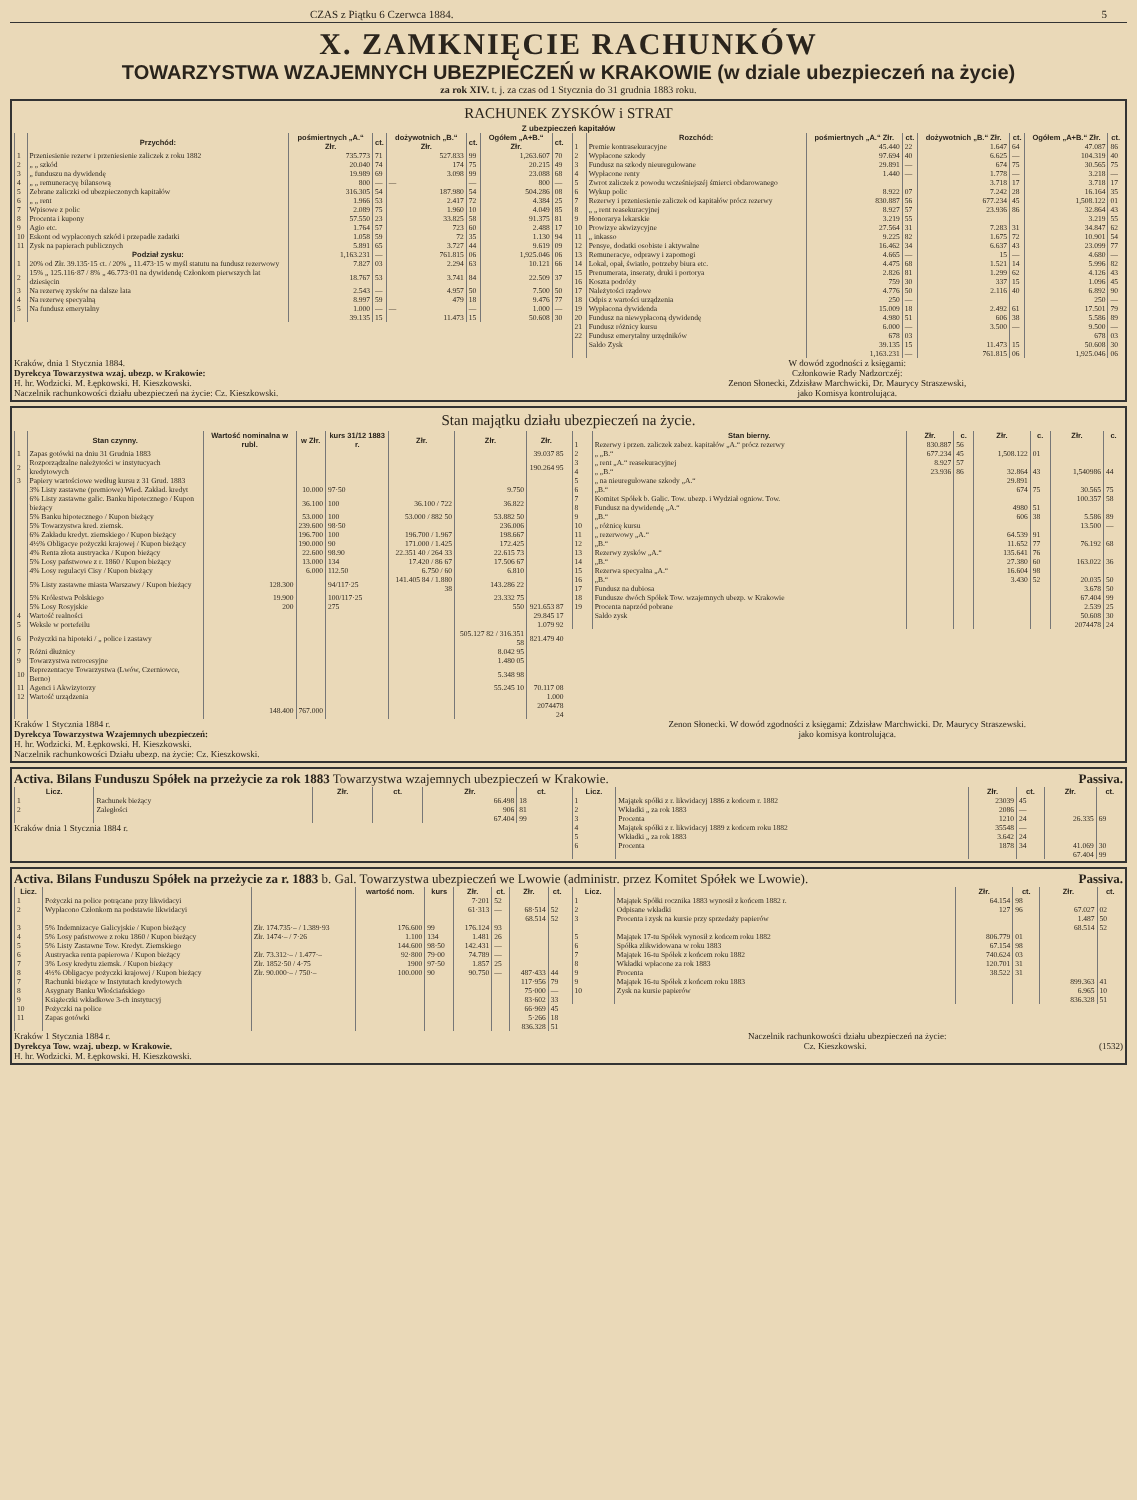CZAS z Piątku 6 Czerwca 1884. 5
X. ZAMKNIĘCIE RACHUNKÓW
TOWARZYSTWA WZAJEMNYCH UBEZPIECZEŃ w KRAKOWIE (w dziale ubezpieczeń na życie)
za rok XIV. t. j. za czas od 1 Stycznia do 31 grudnia 1883 roku.
RACHUNEK ZYSKÓW i STRAT
Z ubezpieczeń kapitałów
| | Przychód: | pośmiertnych „A.“ Złr. | ct. | dożywotnich „B.“ Złr. | ct. | Ogółem „A+B.“ Złr. | ct. |
| --- | --- | --- | --- | --- | --- | --- | --- |
| 1 | Przeniesienie rezerw i przeniesienie zaliczek z roku 1882 | 735.773 | 71 | 527.833 | 99 | 1,263.607 | 70 |
| 2 | „ „ szkód | 20.040 | 74 | 174 | 75 | 20.215 | 49 |
| 3 | „ funduszu na dywidendę | 19.989 | 69 | 3.098 | 99 | 23.088 | 68 |
| 4 | „ „ remuneracyę bilansową | 800 | — | — | — | 800 | — |
| 5 | Zebrane zaliczki od ubezpieczonych kapitałów | 316.305 | 54 | 187.980 | 54 | 504.286 | 08 |
| 6 | „ „ rent | 1.966 | 53 | 2.417 | 72 | 4.384 | 25 |
| 7 | Wpisowe z polic | 2.089 | 75 | 1.960 | 10 | 4.049 | 85 |
| 8 | Procenta i kupony | 57.550 | 23 | 33.825 | 58 | 91.375 | 81 |
| 9 | Agio etc. | 1.764 | 57 | 723 | 60 | 2.488 | 17 |
| 10 | Eskont od wypłaconych szkód i przepadłe zadatki | 1.058 | 59 | 72 | 35 | 1.130 | 94 |
| 11 | Zysk na papierach publicznych | 5.891 | 65 | 3.727 | 44 | 9.619 | 09 |
| | Podział zysku: | 1,163.231 | — | 761.815 | 06 | 1,925.046 | 06 |
| 1 | 20% od Złr. 39.135·15 ct. / 20% „ 11.473·15 w myśl statutu na fundusz rezerwowy | 7.827 | 03 | 2.294 | 63 | 10.121 | 66 |
| 2 | 15% „ 125.116·87 / 8% „ 46.773·01 na dywidendę Członkom pierwszych lat dziesięcin | 18.767 | 53 | 3.741 | 84 | 22.509 | 37 |
| 3 | Na rezerwę zysków na dalsze lata | 2.543 | — | 4.957 | 50 | 7.500 | 50 |
| 4 | Na rezerwę specyalną | 8.997 | 59 | 479 | 18 | 9.476 | 77 |
| 5 | Na fundusz emerytalny | 1.000 | — | — | — | 1.000 | — |
| | | 39.135 | 15 | 11.473 | 15 | 50.608 | 30 |
| | Rozchód: | pośmiertnych „A.“ Złr. | ct. | dożywotnich „B.“ Złr. | ct. | Ogółem „A+B.“ Złr. | ct. |
| --- | --- | --- | --- | --- | --- | --- | --- |
| 1 | Premie kontrasekuracyjne | 45.440 | 22 | 1.647 | 64 | 47.087 | 86 |
| 2 | Wypłacone szkody | 97.694 | 40 | 6.625 | — | 104.319 | 40 |
| 3 | Fundusz na szkody nieuregulowane | 29.891 | — | 674 | 75 | 30.565 | 75 |
| 4 | Wypłacone renty | 1.440 | — | 1.778 | — | 3.218 | — |
| 5 | Zwrot zaliczek z powodu wcześniejszéj śmierci obdarowanego | | | 3.718 | 17 | 3.718 | 17 |
| 6 | Wykup polic | 8.922 | 07 | 7.242 | 28 | 16.164 | 35 |
| 7 | Rezerwy i przeniesienie zaliczek od kapitałów prócz rezerwy | 830.887 | 56 | 677.234 | 45 | 1,508.122 | 01 |
| 8 | „ „ rent reasekuracyjnej | 8.927 | 57 | 23.936 | 86 | 32.864 | 43 |
| 9 | Honorarya lekarskie | 3.219 | 55 | | | 3.219 | 55 |
| 10 | Prowizye akwizycyjne | 27.564 | 31 | 7.283 | 31 | 34.847 | 62 |
| 11 | „ inkasso | 9.225 | 82 | 1.675 | 72 | 10.901 | 54 |
| 12 | Pensye, dodatki osobiste i aktywalne | 16.462 | 34 | 6.637 | 43 | 23.099 | 77 |
| 13 | Remuneracye, odprawy i zapomogi | 4.665 | — | 15 | — | 4.680 | — |
| 14 | Lokal, opał, światło, potrzeby biura etc. | 4.475 | 68 | 1.521 | 14 | 5.996 | 82 |
| 15 | Prenumerata, inseraty, druki i portorya | 2.826 | 81 | 1.299 | 62 | 4.126 | 43 |
| 16 | Koszta podróży | 759 | 30 | 337 | 15 | 1.096 | 45 |
| 17 | Należytości rządowe | 4.776 | 50 | 2.116 | 40 | 6.892 | 90 |
| 18 | Odpis z wartości urządzenia | 250 | — | | | 250 | — |
| 19 | Wypłacona dywidenda | 15.009 | 18 | 2.492 | 61 | 17.501 | 79 |
| 20 | Fundusz na niewypłaconą dywidendę | 4.980 | 51 | 606 | 38 | 5.586 | 89 |
| 21 | Fundusz różnicy kursu | 6.000 | — | 3.500 | — | 9.500 | — |
| 22 | Fundusz emerytalny urzędników | 678 | 03 | | | 678 | 03 |
| | Saldo Zysk | 39.135 | 15 | 11.473 | 15 | 50.608 | 30 |
| | | 1,163.231 | — | 761.815 | 06 | 1,925.046 | 06 |
Kraków, dnia 1 Stycznia 1884.
Dyrekcya Towarzystwa wzaj. ubezp. w Krakowie:
H. hr. Wodzicki. M. Łępkowski. H. Kieszkowski.
Naczelnik rachunkowości działu ubezpieczeń na życie: Cz. Kieszkowski.
W dowód zgodności z księgami:
Członkowie Rady Nadzorczéj:
Zenon Słonecki, Zdzisław Marchwicki, Dr. Maurycy Straszewski,
jako Komisya kontrolująca.
Stan majątku działu ubezpieczeń na życie.
| | Stan czynny. | Wartość nominalna w rubl. | w Złr. | kurs 31/12 1883 r. | Złr. | Złr. | Złr. |
| --- | --- | --- | --- | --- | --- | --- | --- |
| 1 | Zapas gotówki na dniu 31 Grudnia 1883 | | | | | | 39.037 85 |
| 2 | Rozporządzalne należytości w instytucyach kredytowych | | | | | | 190.264 95 |
| 3 | Papiery wartościowe według kursu z 31 Grud. 1883 | | | | | | |
| | 3% Listy zastawne (premiowe) Wied. Zakład. kredyt | | 10.000 | 97·50 | | 9.750 | |
| | 6% Listy zastawne galic. Banku hipotecznego / Kupon bieżący | | 36.100 | 100 | 36.100 / 722 | 36.822 | |
| | 5% Banku hipotecznego / Kupon bieżący | | 53.000 | 100 | 53.000 / 882 50 | 53.882 50 | |
| | 5% Towarzystwa kred. ziemsk. | | 239.600 | 98·50 | | 236.006 | |
| | 6% Zakładu kredyt. ziemskiego / Kupon bieżący | | 196.700 | 100 | 196.700 / 1.967 | 198.667 | |
| | 4½% Obligacye pożyczki krajowej / Kupon bieżący | | 190.000 | 90 | 171.000 / 1.425 | 172.425 | |
| | 4% Renta złota austryacka / Kupon bieżący | | 22.600 | 98.90 | 22.351 40 / 264 33 | 22.615 73 | |
| | 5% Losy państwowe z r. 1860 / Kupon bieżący | | 13.000 | 134 | 17.420 / 86 67 | 17.506 67 | |
| | 4% Losy regulacyi Cisy / Kupon bieżący | | 6.000 | 112.50 | 6.750 / 60 | 6.810 | |
| | 5% Listy zastawne miasta Warszawy / Kupon bieżący | 128.300 | | 94/117·25 | 141.405 84 / 1.880 38 | 143.286 22 | |
| | 5% Królestwa Polskiego | 19.900 | | 100/117·25 | | 23.332 75 | |
| | 5% Losy Rosyjskie | 200 | | 275 | | 550 | 921.653 87 |
| 4 | Wartość realności | | | | | | 29.845 17 |
| 5 | Weksle w portefeilu | | | | | | 1.079 92 |
| 6 | Pożyczki na hipoteki / „ police i zastawy | | | | | 505.127 82 / 316.351 58 | 821.479 40 |
| 7 | Różni dłużnicy | | | | | 8.042 95 | |
| 9 | Towarzystwa retrocesyjne | | | | | 1.480 05 | |
| 10 | Reprezentacye Towarzystwa (Lwów, Czerniowce, Berno) | | | | | 5.348 98 | |
| 11 | Agenci i Akwizytorzy | | | | | 55.245 10 | 70.117 08 |
| 12 | Wartość urządzenia | | | | | | 1.000 |
| | | 148.400 | 767.000 | | | | 2074478 24 |
| | Stan bierny. | Złr. | c. | Złr. | c. | Złr. | c. |
| --- | --- | --- | --- | --- | --- | --- | --- |
| 1 | Rezerwy i przen. zaliczek zabez. kapitałów „A.“ prócz rezerwy | 830.887 | 56 | | | | |
| 2 | „ „B.“ | 677.234 | 45 | 1,508.122 | 01 | | |
| 3 | „ rent „A.“ reasekuracyjnej | 8.927 | 57 | | | | |
| 4 | „ „B.“ | 23.936 | 86 | 32.864 | 43 | 1,540986 | 44 |
| 5 | „ na nieuregulowane szkody „A.“ | | | 29.891 | | | |
| 6 | „B.“ | | | 674 | 75 | 30.565 | 75 |
| 7 | Komitet Spółek b. Galic. Tow. ubezp. i Wydział ogniow. Tow. | | | | | 100.357 | 58 |
| 8 | Fundusz na dywidendę „A.“ | | | 4980 | 51 | | |
| 9 | „B.“ | | | 606 | 38 | 5.586 | 89 |
| 10 | „ różnicę kursu | | | | | 13.500 | — |
| 11 | „ rezerwowy „A.“ | | | 64.539 | 91 | | |
| 12 | „B.“ | | | 11.652 | 77 | 76.192 | 68 |
| 13 | Rezerwy zysków „A.“ | | | 135.641 | 76 | | |
| 14 | „B.“ | | | 27.380 | 60 | 163.022 | 36 |
| 15 | Rezerwa specyalna „A.“ | | | 16.604 | 98 | | |
| 16 | „B.“ | | | 3.430 | 52 | 20.035 | 50 |
| 17 | Fundusz na dubiosa | | | | | 3.678 | 50 |
| 18 | Fundusze dwóch Spółek Tow. wzajemnych ubezp. w Krakowie | | | | | 67.404 | 99 |
| 19 | Procenta naprzód pobrane | | | | | 2.539 | 25 |
| | Saldo zysk | | | | | 50.608 | 30 |
| | | | | | | 2074478 | 24 |
Kraków 1 Stycznia 1884 r.
Dyrekcya Towarzystwa Wzajemnych ubezpieczeń:
H. hr. Wodzicki. M. Łępkowski. H. Kieszkowski.
Naczelnik rachunkowości Działu ubezp. na życie: Cz. Kieszkowski.
Zenon Słonecki. W dowód zgodności z księgami: Zdzisław Marchwicki. Dr. Maurycy Straszewski.
jako komisya kontrolująca.
Activa. Bilans Funduszu Spółek na przeżycie za rok 1883 Towarzystwa wzajemnych ubezpieczeń w Krakowie. Passiva.
| Licz. | | Złr. | ct. | Złr. | ct. |
| --- | --- | --- | --- | --- | --- |
| 1 | Rachunek bieżący | | | 66.498 | 18 |
| 2 | Zaległości | | | 906 | 81 |
| | | | | 67.404 | 99 |
Kraków dnia 1 Stycznia 1884 r.
| Licz. | | Złr. | ct. | Złr. | ct. |
| --- | --- | --- | --- | --- | --- |
| 1 | Majątek spółki z r. likwidacyj 1886 z końcem r. 1882 | 23039 | 45 | | |
| 2 | Wkładki „ za rok 1883 | 2086 | — | | |
| 3 | Procenta | 1210 | 24 | 26.335 | 69 |
| 4 | Majątek spółki z r. likwidacyj 1889 z końcem roku 1882 | 35548 | — | | |
| 5 | Wkładki „ za rok 1883 | 3.642 | 24 | | |
| 6 | Procenta | 1878 | 34 | 41.069 | 30 |
| | | | | 67.404 | 99 |
Activa. Bilans Funduszu Spółek na przeżycie za r. 1883 b. Gal. Towarzystwa ubezpieczeń we Lwowie (administr. przez Komitet Spółek we Lwowie). Passiva.
| Licz. | | | wartość nom. | kurs | Złr. | ct. | Złr. | ct. |
| --- | --- | --- | --- | --- | --- | --- | --- | --- |
| 1 | Pożyczki na police potrącane przy likwidacyi | | | | 7·201 | 52 | | |
| 2 | Wypłacono Członkom na podstawie likwidacyi | | | | 61·313 | — | 68·514 | 52 |
| | | | | | | | 68.514 | 52 |
| 3 | 5% Indemnizacye Galicyjskie / Kupon bieżący | Złr. 174.735·– / 1.389·93 | 176.600 | 99 | 176.124 | 93 | | |
| 4 | 5% Losy państwowe z roku 1860 / Kupon bieżący | Złr. 1474·– / 7·26 | 1.100 | 134 | 1.481 | 26 | | |
| 5 | 5% Listy Zastawne Tow. Kredyt. Ziemskiego | | 144.600 | 98·50 | 142.431 | — | | |
| 6 | Austryacka renta papierowa / Kupon bieżący | Złr. 73.312·– / 1.477·– | 92·800 | 79·00 | 74.789 | — | | |
| 7 | 3% Losy kredytu ziemsk. / Kupon bieżący | Złr. 1852·50 / 4·75 | 1900 | 97·50 | 1.857 | 25 | | |
| 8 | 4½% Obligacye pożyczki krajowej / Kupon bieżący | Złr. 90.000·– / 750·– | 100.000 | 90 | 90.750 | — | 487·433 | 44 |
| 7 | Rachunki bieżące w Instytutach kredytowych | | | | | | 117·956 | 79 |
| 8 | Asygnaty Banku Włościańskiego | | | | | | 75·000 | — |
| 9 | Książeczki wkładkowe 3-ch instytucyj | | | | | | 83·602 | 33 |
| 10 | Pożyczki na police | | | | | | 66·969 | 45 |
| 11 | Zapas gotówki | | | | | | 5·266 | 18 |
| | | | | | | | 836.328 | 51 |
| Licz. | | Złr. | ct. | Złr. | ct. |
| --- | --- | --- | --- | --- | --- |
| 1 | Majątek Spółki rocznika 1883 wynosił z końcem 1882 r. | 64.154 | 98 | | |
| 2 | Odpisane wkładki | 127 | 96 | 67.027 | 02 |
| 3 | Procenta i zysk na kursie przy sprzedaży papierów | | | 1.487 | 50 |
| | | | | 68.514 | 52 |
| 5 | Majątek 17-tu Spółek wynosił z końcem roku 1882 | 806.779 | 01 | | |
| 6 | Spółka zlikwidowana w roku 1883 | 67.154 | 98 | | |
| 7 | Majątek 16-tu Spółek z końcem roku 1882 | 740.624 | 03 | | |
| 8 | Wkładki wpłacone za rok 1883 | 120.701 | 31 | | |
| 9 | Procenta | 38.522 | 31 | | |
| 9 | Majątek 16-tu Spółek z końcem roku 1883 | | | 899.363 | 41 |
| 10 | Zysk na kursie papierów | | | 6.965 | 10 |
| | | | | 836.328 | 51 |
Kraków 1 Stycznia 1884 r.
Dyrekcya Tow. wzaj. ubezp. w Krakowie.
H. hr. Wodzicki. M. Łępkowski. H. Kieszkowski.
Naczelnik rachunkowości działu ubezpieczeń na życie:
Cz. Kieszkowski. (1532)